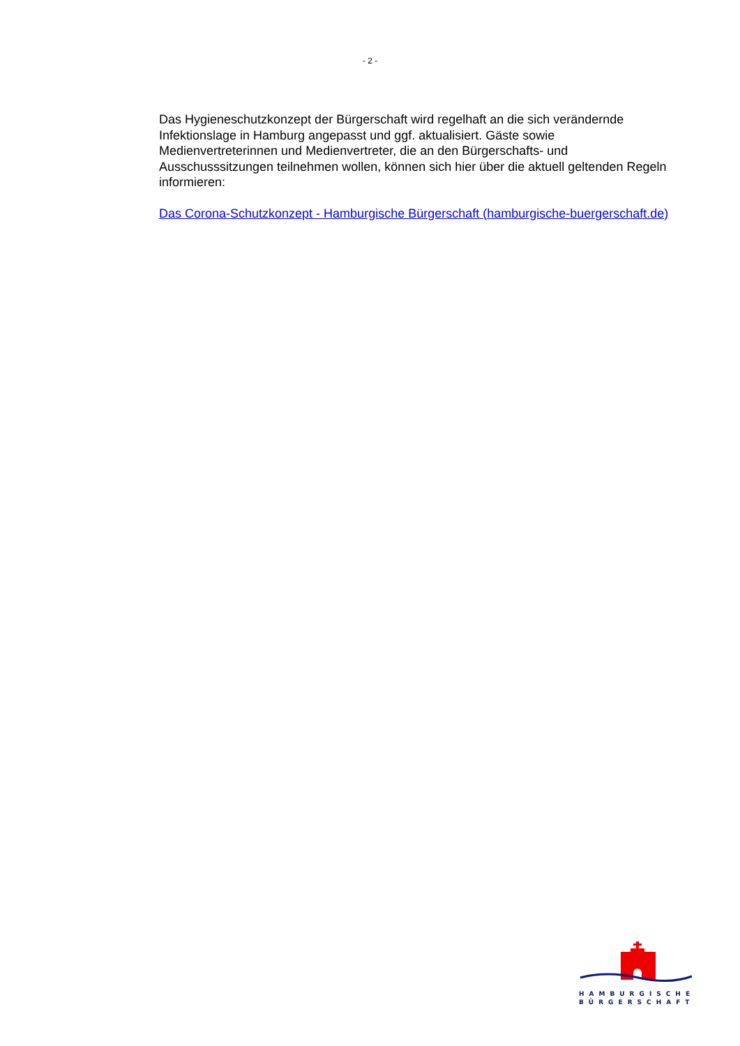- 2 -
Das Hygieneschutzkonzept der Bürgerschaft wird regelhaft an die sich verändernde Infektionslage in Hamburg angepasst und ggf. aktualisiert. Gäste sowie Medienvertreterinnen und Medienvertreter, die an den Bürgerschafts- und Ausschusssitzungen teilnehmen wollen, können sich hier über die aktuell geltenden Regeln informieren:
Das Corona-Schutzkonzept - Hamburgische Bürgerschaft (hamburgische-buergerschaft.de)
HAMBURGISCHE
BÜRGERSCHAFT